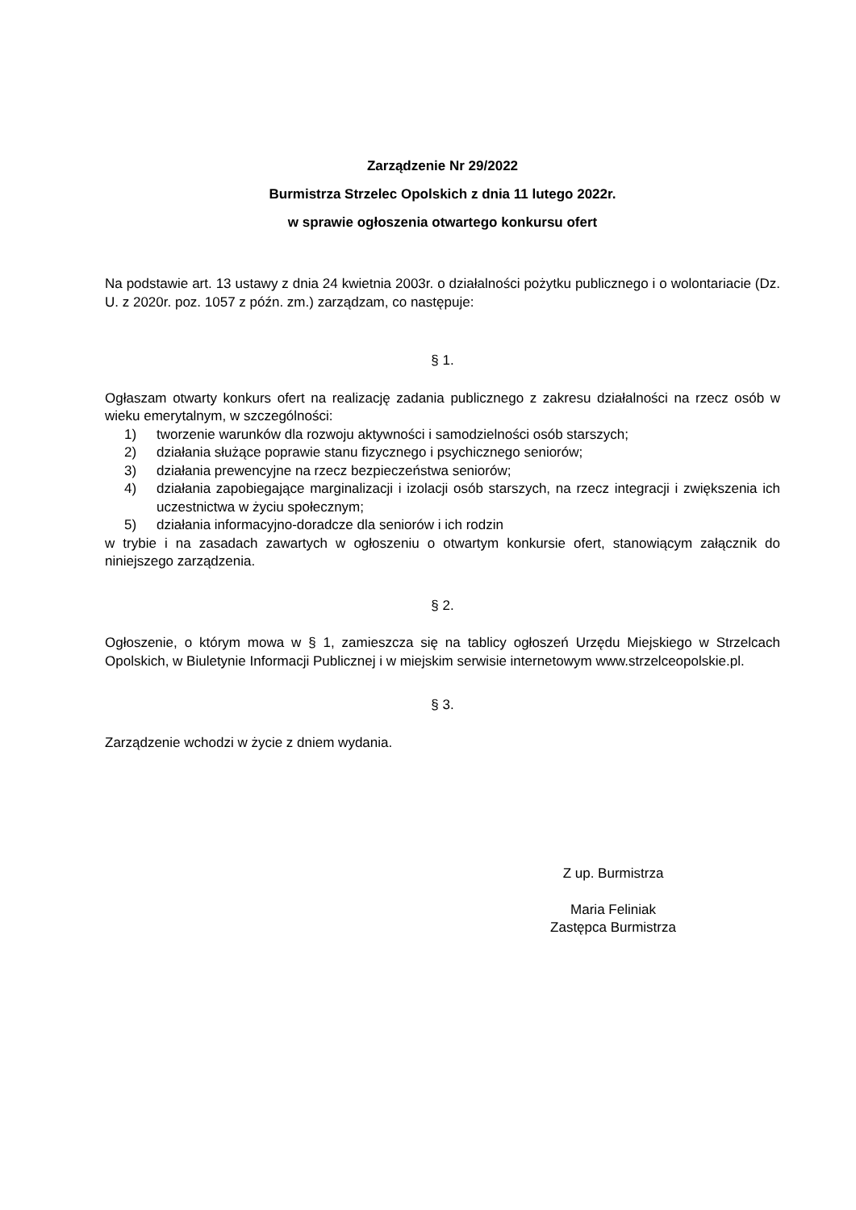Zarządzenie Nr 29/2022
Burmistrza Strzelec Opolskich z dnia 11 lutego 2022r.
w sprawie ogłoszenia otwartego konkursu ofert
Na podstawie art. 13 ustawy z dnia 24 kwietnia 2003r. o działalności pożytku publicznego i o wolontariacie (Dz. U. z 2020r. poz. 1057 z późn. zm.) zarządzam, co następuje:
§ 1.
Ogłaszam otwarty konkurs ofert na realizację zadania publicznego z zakresu działalności na rzecz osób w wieku emerytalnym, w szczególności:
1) tworzenie warunków dla rozwoju aktywności i samodzielności osób starszych;
2) działania służące poprawie stanu fizycznego i psychicznego seniorów;
3) działania prewencyjne na rzecz bezpieczeństwa seniorów;
4) działania zapobiegające marginalizacji i izolacji osób starszych, na rzecz integracji i zwiększenia ich uczestnictwa w życiu społecznym;
5) działania informacyjno-doradcze dla seniorów i ich rodzin
w trybie i na zasadach zawartych w ogłoszeniu o otwartym konkursie ofert, stanowiącym załącznik do niniejszego zarządzenia.
§ 2.
Ogłoszenie, o którym mowa w § 1, zamieszcza się na tablicy ogłoszeń Urzędu Miejskiego w Strzelcach Opolskich, w Biuletynie Informacji Publicznej i w miejskim serwisie internetowym www.strzelceopolskie.pl.
§ 3.
Zarządzenie wchodzi w życie z dniem wydania.
Z up. Burmistrza
Maria Feliniak
Zastępca Burmistrza